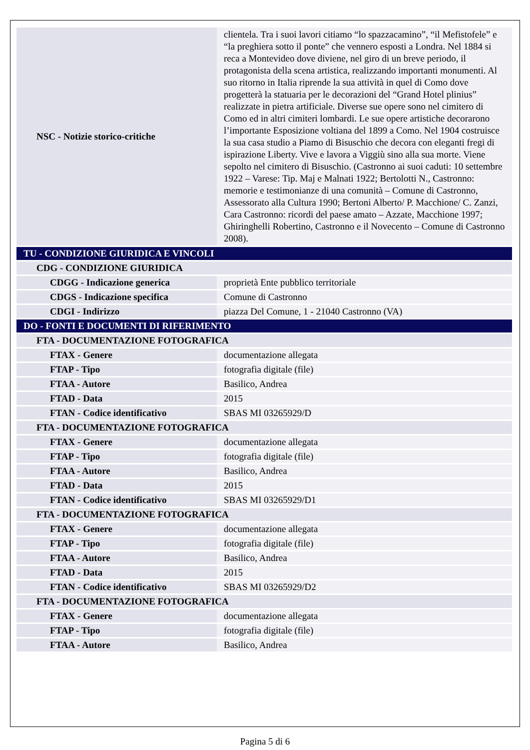| NSC - Notizie storico-critiche | clientela. Tra i suoi lavori citiamo “lo spazzacamino”, “il Mefistofele” e “la preghiera sotto il ponte” che vennero esposti a Londra. Nel 1884 si reca a Montevideo dove diviene, nel giro di un breve periodo, il protagonista della scena artistica, realizzando importanti monumenti. Al suo ritorno in Italia riprende la sua attività in quel di Como dove progetterà la statuaria per le decorazioni del “Grand Hotel plinius” realizzate in pietra artificiale. Diverse sue opere sono nel cimitero di Como ed in altri cimiteri lombardi. Le sue opere artistiche decorarono l’importante Esposizione voltiana del 1899 a Como. Nel 1904 costruisce la sua casa studio a Piamo di Bisuschio che decora con eleganti fregi di ispirazione Liberty. Vive e lavora a Viggiù sino alla sua morte. Viene sepolto nel cimitero di Bisuschio. (Castronno ai suoi caduti: 10 settembre 1922 – Varese: Tip. Maj e Malnati 1922; Bertolotti N., Castronno: memorie e testimonianze di una comunità – Comune di Castronno, Assessorato alla Cultura 1990; Bertoni Alberto/ P. Macchione/ C. Zanzi, Cara Castronno: ricordi del paese amato – Azzate, Macchione 1997; Ghiringhelli Robertino, Castronno e il Novecento – Comune di Castronno 2008). |
| TU - CONDIZIONE GIURIDICA E VINCOLI | |
| CDG - CONDIZIONE GIURIDICA | |
| CDGG - Indicazione generica | proprietà Ente pubblico territoriale |
| CDGS - Indicazione specifica | Comune di Castronno |
| CDGI - Indirizzo | piazza Del Comune, 1 - 21040 Castronno (VA) |
| DO - FONTI E DOCUMENTI DI RIFERIMENTO | |
| FTA - DOCUMENTAZIONE FOTOGRAFICA | |
| FTAX - Genere | documentazione allegata |
| FTAP - Tipo | fotografia digitale (file) |
| FTAA - Autore | Basilico, Andrea |
| FTAD - Data | 2015 |
| FTAN - Codice identificativo | SBAS MI 03265929/D |
| FTA - DOCUMENTAZIONE FOTOGRAFICA | |
| FTAX - Genere | documentazione allegata |
| FTAP - Tipo | fotografia digitale (file) |
| FTAA - Autore | Basilico, Andrea |
| FTAD - Data | 2015 |
| FTAN - Codice identificativo | SBAS MI 03265929/D1 |
| FTA - DOCUMENTAZIONE FOTOGRAFICA | |
| FTAX - Genere | documentazione allegata |
| FTAP - Tipo | fotografia digitale (file) |
| FTAA - Autore | Basilico, Andrea |
| FTAD - Data | 2015 |
| FTAN - Codice identificativo | SBAS MI 03265929/D2 |
| FTA - DOCUMENTAZIONE FOTOGRAFICA | |
| FTAX - Genere | documentazione allegata |
| FTAP - Tipo | fotografia digitale (file) |
| FTAA - Autore | Basilico, Andrea |
Pagina 5 di 6